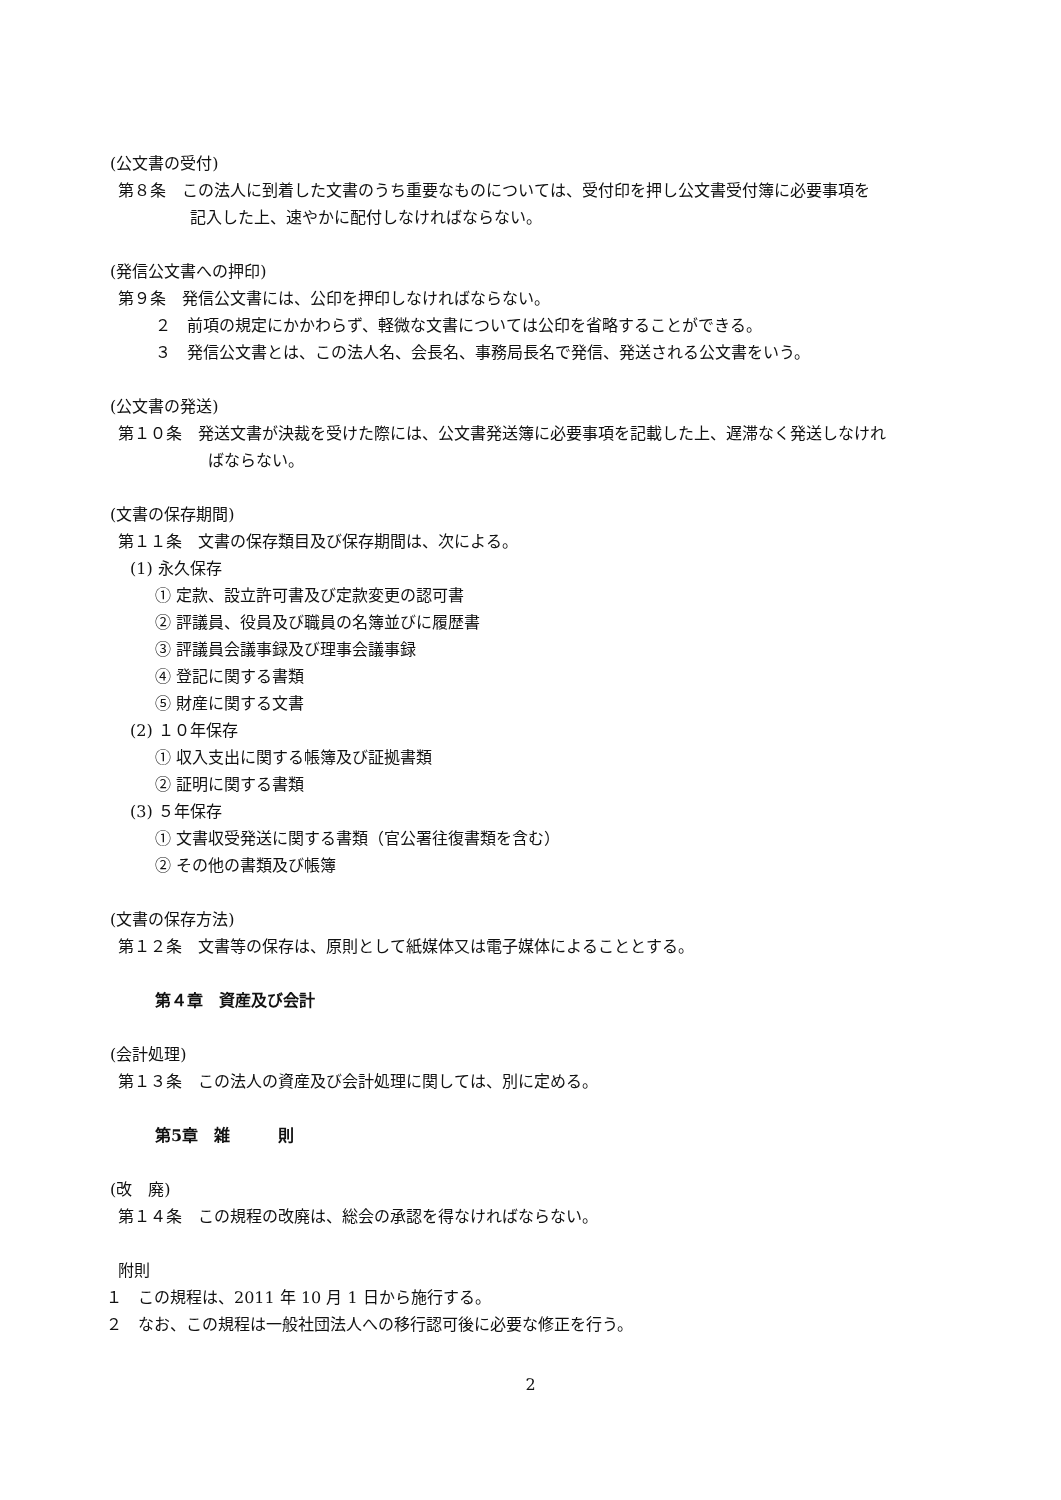(公文書の受付)
第８条　この法人に到着した文書のうち重要なものについては、受付印を押し公文書受付簿に必要事項を
記入した上、速やかに配付しなければならない。
(発信公文書への押印)
第９条　発信公文書には、公印を押印しなければならない。
２　前項の規定にかかわらず、軽微な文書については公印を省略することができる。
３　発信公文書とは、この法人名、会長名、事務局長名で発信、発送される公文書をいう。
(公文書の発送)
第１０条　発送文書が決裁を受けた際には、公文書発送簿に必要事項を記載した上、遅滞なく発送しなけれ
ばならない。
(文書の保存期間)
第１１条　文書の保存類目及び保存期間は、次による。
(1) 永久保存
① 定款、設立許可書及び定款変更の認可書
② 評議員、役員及び職員の名簿並びに履歴書
③ 評議員会議事録及び理事会議事録
④ 登記に関する書類
⑤ 財産に関する文書
(2) １０年保存
① 収入支出に関する帳簿及び証拠書類
② 証明に関する書類
(3) ５年保存
① 文書収受発送に関する書類（官公署往復書類を含む）
② その他の書類及び帳簿
(文書の保存方法)
第１２条　文書等の保存は、原則として紙媒体又は電子媒体によることとする。
第４章　資産及び会計
(会計処理)
第１３条　この法人の資産及び会計処理に関しては、別に定める。
第5章　雑　　　則
(改　廃)
第１４条　この規程の改廃は、総会の承認を得なければならない。
附則
１　この規程は、2011 年 10 月 1 日から施行する。
２　なお、この規程は一般社団法人への移行認可後に必要な修正を行う。
2